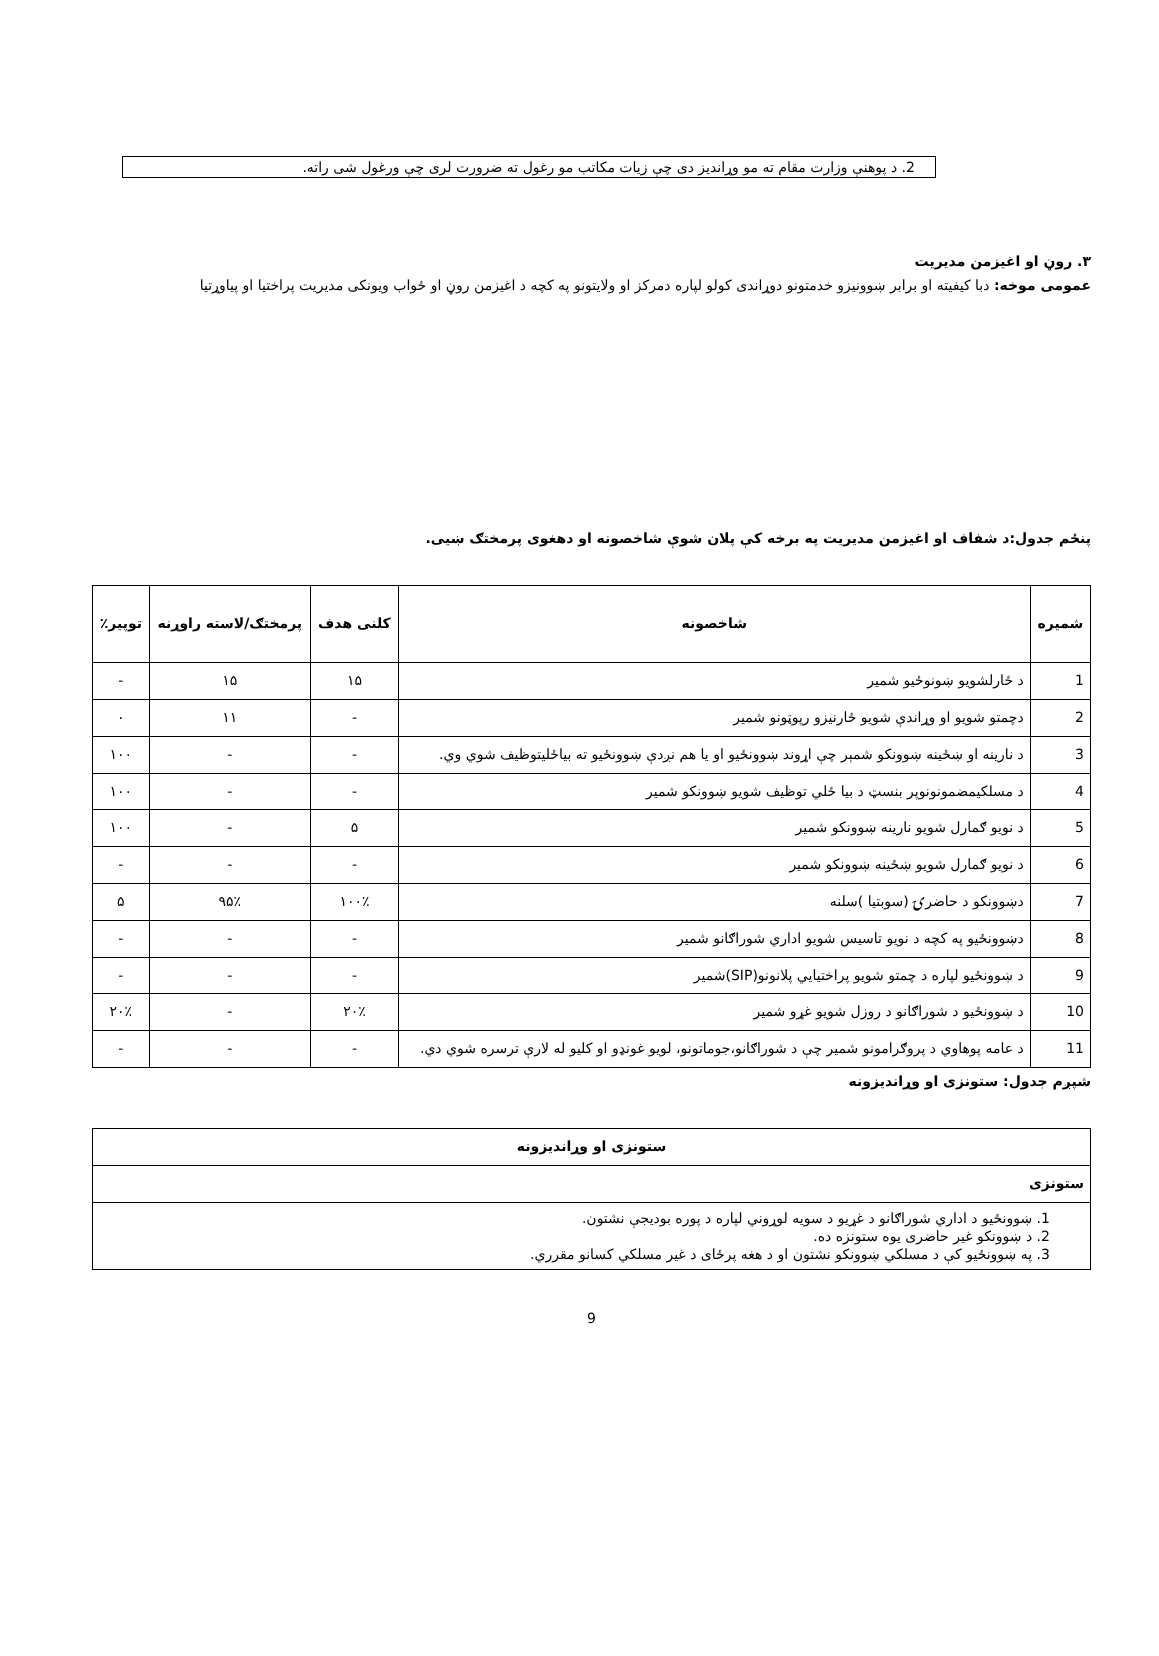2. د پوهنې وزارت مقام ته مو وړاندیز دی چې زیات مکاتب مو رغول ته ضرورت لری چې ورغول شی راته.
۳. روڼ او اغیزمن مدیریت
عمومی موخه: دبا کیفیته او برابر ښوونیزو خدمتونو دوړاندی کولو لپاره دمرکز او ولایتونو په کچه د اغیزمن روڼ او ځواب ویونکی مدیریت پراختیا او پیاوړتیا
پنځم جدول:د شفاف او اغیزمن مدیریت په برخه کې پلان شوې شاخصونه او دهغوی پرمختګ ښیی.
| شمیره | شاخصونه | کلنی هدف | پرمختګ/لاسته راوړنه | توپیر٪ |
| --- | --- | --- | --- | --- |
| 1 | د ځارلشویو ښونوځیو شمیر | ۱۵ | ۱۵ | - |
| 2 | دچمتو شویو او وړاندې شویو ځارنیزو رپوټونو شمیر | - | ۱۱ | ۰ |
| 3 | د نارینه او ښځینه ښوونکو شمېر چې اړوند ښوونځیو او یا هم نږدې ښوونځیو ته بیاځلیتوظیف شوي وي. | - | - | ۱۰۰ |
| 4 | د مسلکیمضمونونوپر بنسټ د بیا ځلي توظیف شویو ښوونکو شمیر | - | - | ۱۰۰ |
| 5 | د نویو ګمارل شویو نارینه ښوونکو شمیر | ۵ | - | ۱۰۰ |
| 6 | د نویو ګمارل شویو ښځینه ښوونکو شمیر | - | - | - |
| 7 | دښوونکو د حاضرۍ (سوبتیا )سلنه | ۱۰۰٪ | ۹۵٪ | ۵ |
| 8 | دښوونځیو په کچه د نویو تاسیس شویو اداري شوراګانو شمیر | - | - | - |
| 9 | د ښوونځیو لپاره د چمتو شویو پراختیایي پلانونو(SIP)شمیر | - | - | - |
| 10 | د ښوونځیو د شوراګانو د روزل شویو غړو شمیر | ۲۰٪ | - | ۲۰٪ |
| 11 | د عامه پوهاوي د پروګرامونو شمیر چې د شوراګانو،جوماتونو، لویو غونډو او کلیو له لارې ترسره شوي دي. | - | - | - |
شپږم جدول: ستونزی او وړاندیزونه
| ستونزی او وړاندیزونه |
| ستونزی |
| 1. ښوونځیو د اداري شوراګانو د غړیو د سویه لوړوني لپاره د پوره بودیجې نشتون. 2. د ښوونکو غیر حاضری یوه ستونزه ده. 3. په ښوونځیو کې د مسلکي ښوونکو نشتون او د هغه پرځای د غیر مسلکي کسانو مقرري. |
9